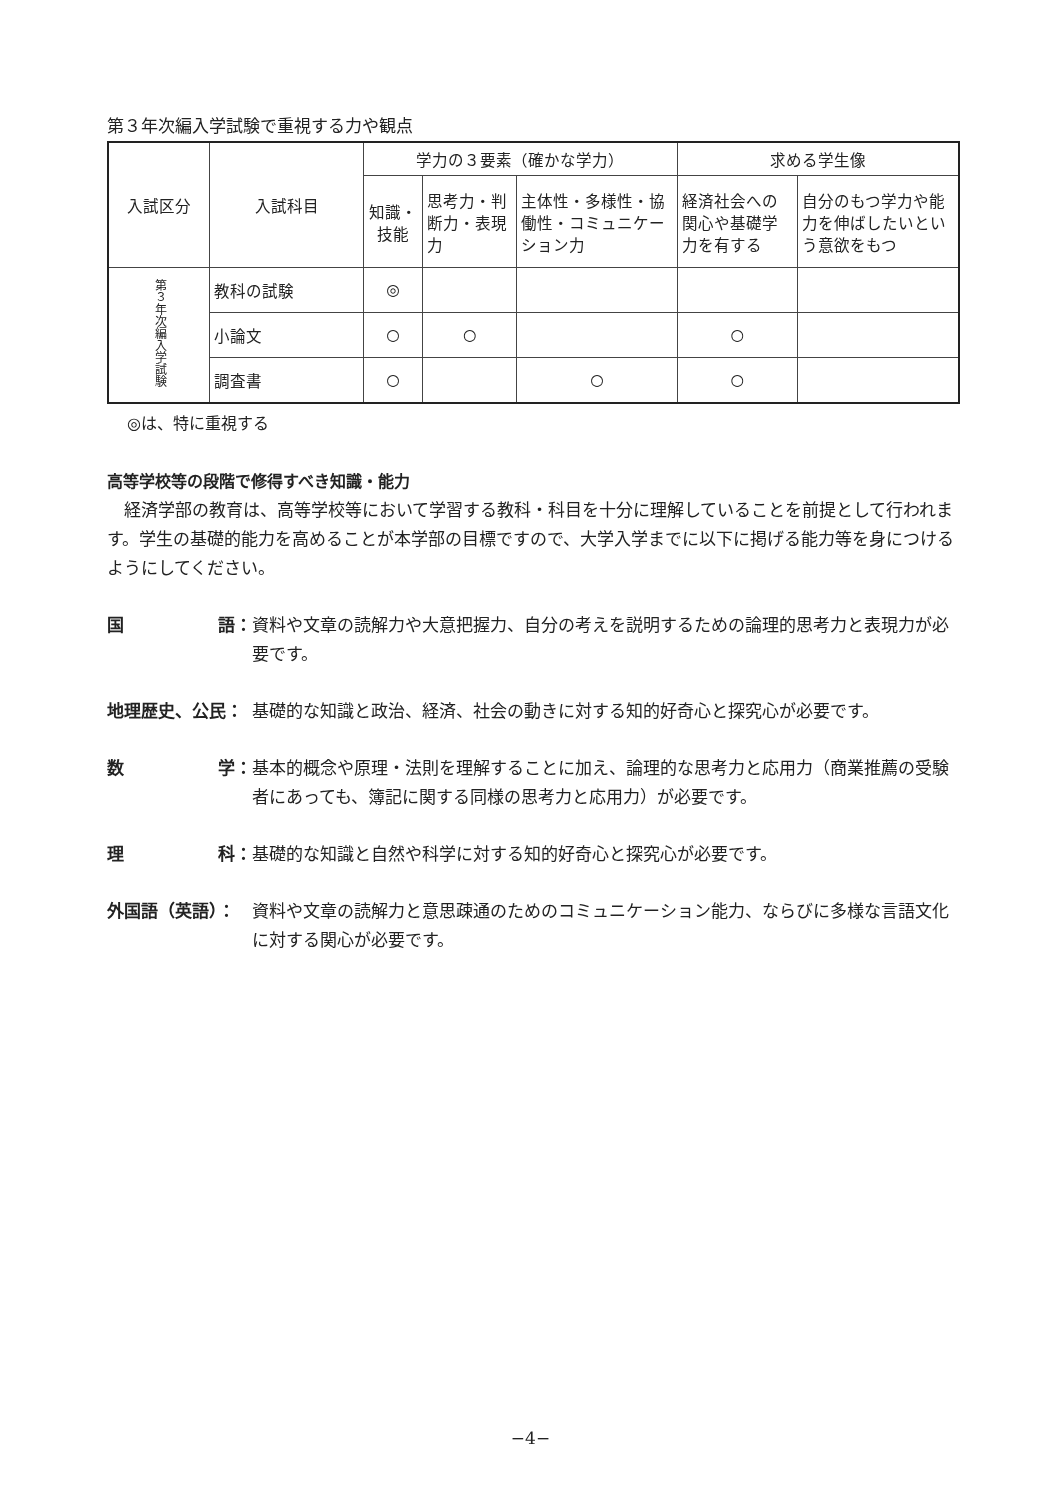第３年次編入学試験で重視する力や観点
| 入試区分 | 入試科目 | 学力の３要素（確かな学力） | | | 求める学生像 | |
| --- | --- | --- | --- | --- | --- | --- |
| | | 知識・技能 | 思考力・判断力・表現力 | 主体性・多様性・協働性・コミュニケーション力 | 経済社会への関心や基礎学力を有する | 自分のもつ学力や能力を伸ばしたいという意欲をもつ |
| 第３年次編入学試験 | 教科の試験 | ◎ | | | | |
| | 小論文 | ○ | ○ | | ○ | |
| | 調査書 | ○ | | ○ | ○ | |
◎は、特に重視する
高等学校等の段階で修得すべき知識・能力
経済学部の教育は、高等学校等において学習する教科・科目を十分に理解していることを前提として行われます。学生の基礎的能力を高めることが本学部の目標ですので、大学入学までに以下に掲げる能力等を身につけるようにしてください。
国 語： 資料や文章の読解力や大意把握力、自分の考えを説明するための論理的思考力と表現力が必要です。
地理歴史、公民： 基礎的な知識と政治、経済、社会の動きに対する知的好奇心と探究心が必要です。
数 学： 基本的概念や原理・法則を理解することに加え、論理的な思考力と応用力（商業推薦の受験者にあっても、簿記に関する同様の思考力と応用力）が必要です。
理 科： 基礎的な知識と自然や科学に対する知的好奇心と探究心が必要です。
外国語（英語）： 資料や文章の読解力と意思疎通のためのコミュニケーション能力、ならびに多様な言語文化に対する関心が必要です。
−4−